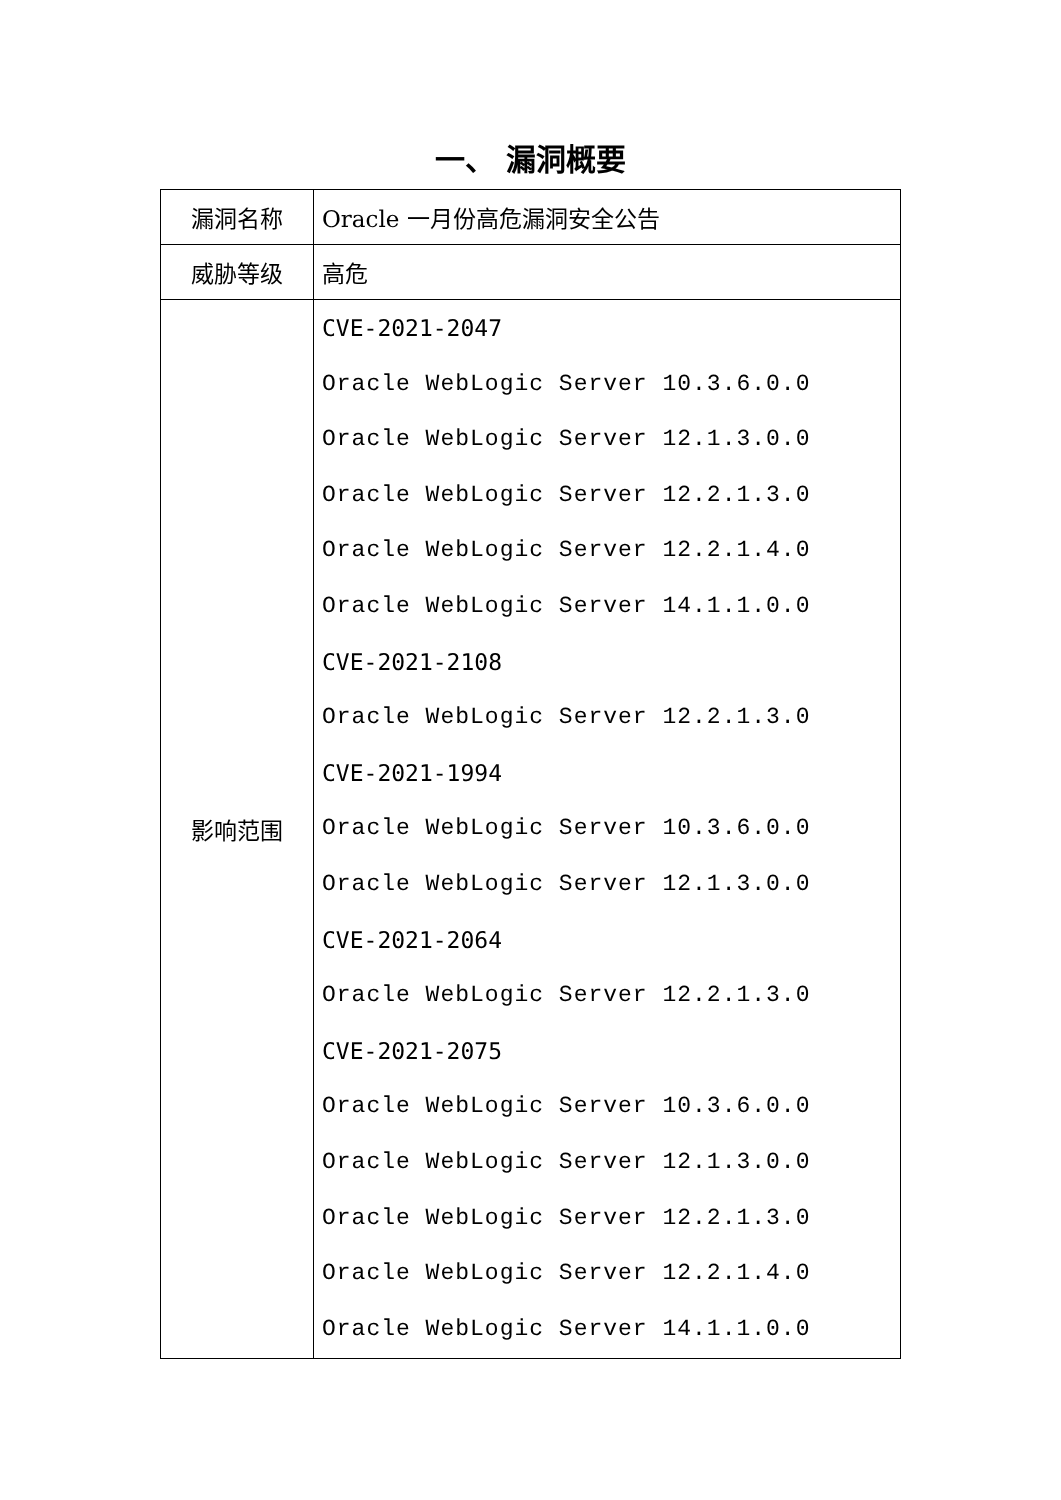一、 漏洞概要
| 漏洞名称 | Oracle 一月份高危漏洞安全公告 |
| 威胁等级 | 高危 |
| 影响范围 | CVE-2021-2047 Oracle WebLogic Server 10.3.6.0.0 Oracle WebLogic Server 12.1.3.0.0 Oracle WebLogic Server 12.2.1.3.0 Oracle WebLogic Server 12.2.1.4.0 Oracle WebLogic Server 14.1.1.0.0 CVE-2021-2108 Oracle WebLogic Server 12.2.1.3.0 CVE-2021-1994 Oracle WebLogic Server 10.3.6.0.0 Oracle WebLogic Server 12.1.3.0.0 CVE-2021-2064 Oracle WebLogic Server 12.2.1.3.0 CVE-2021-2075 Oracle WebLogic Server 10.3.6.0.0 Oracle WebLogic Server 12.1.3.0.0 Oracle WebLogic Server 12.2.1.3.0 Oracle WebLogic Server 12.2.1.4.0 Oracle WebLogic Server 14.1.1.0.0 |